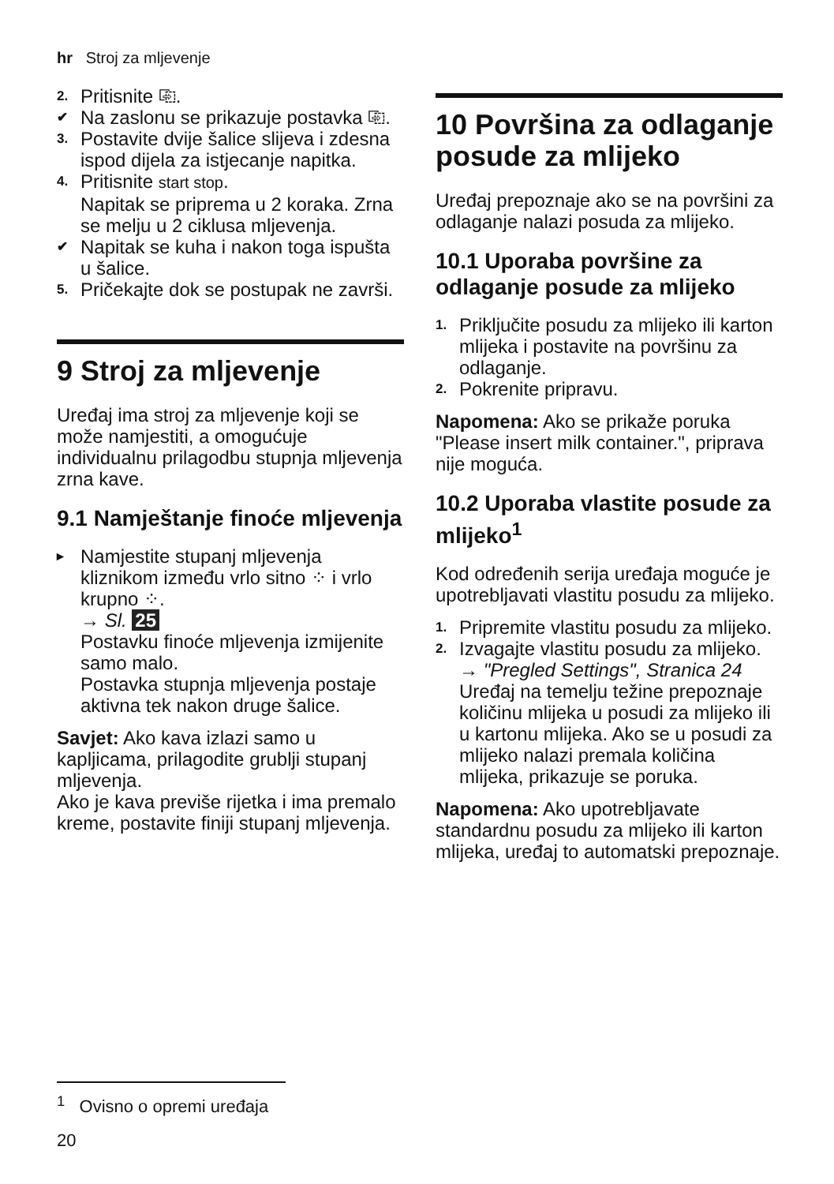hr Stroj za mljevenje
2. Pritisnite ⎘.
✔ Na zaslonu se prikazuje postavka ⎘.
3. Postavite dvije šalice slijeva i zdesna ispod dijela za istjecanje napitka.
4. Pritisnite start stop.
Napitak se priprema u 2 koraka. Zrna se melju u 2 ciklusa mljevenja.
✔ Napitak se kuha i nakon toga ispušta u šalice.
5. Pričekajte dok se postupak ne završi.
9 Stroj za mljevenje
Uređaj ima stroj za mljevenje koji se može namjestiti, a omogućuje individualnu prilagodbu stupnja mljevenja zrna kave.
9.1 Namještanje finoće mljevenja
▸ Namjestite stupanj mljevenja kliznikom između vrlo sitno ⁘ i vrlo krupno ⁘.
→ Sl. 25
Postavku finoće mljevenja izmijenite samo malo.
Postavka stupnja mljevenja postaje aktivna tek nakon druge šalice.
Savjet: Ako kava izlazi samo u kapljicama, prilagodite grublji stupanj mljevenja.
Ako je kava previše rijetka i ima premalo kreme, postavite finiji stupanj mljevenja.
10 Površina za odlaganje posude za mlijeko
Uređaj prepoznaje ako se na površini za odlaganje nalazi posuda za mlijeko.
10.1 Uporaba površine za odlaganje posude za mlijeko
1. Priključite posudu za mlijeko ili karton mlijeka i postavite na površinu za odlaganje.
2. Pokrenite pripravu.
Napomena: Ako se prikaže poruka "Please insert milk container.", priprava nije moguća.
10.2 Uporaba vlastite posude za mlijeko<sup>1</sup>
Kod određenih serija uređaja moguće je upotrebljavati vlastitu posudu za mlijeko.
1. Pripremite vlastitu posudu za mlijeko.
2. Izvagajte vlastitu posudu za mlijeko.
→ "Pregled Settings", Stranica 24
Uređaj na temelju težine prepoznaje količinu mlijeka u posudi za mlijeko ili u kartonu mlijeka. Ako se u posudi za mlijeko nalazi premala količina mlijeka, prikazuje se poruka.
Napomena: Ako upotrebljavate standardnu posudu za mlijeko ili karton mlijeka, uređaj to automatski prepoznaje.
<sup>1</sup> Ovisno o opremi uređaja
20